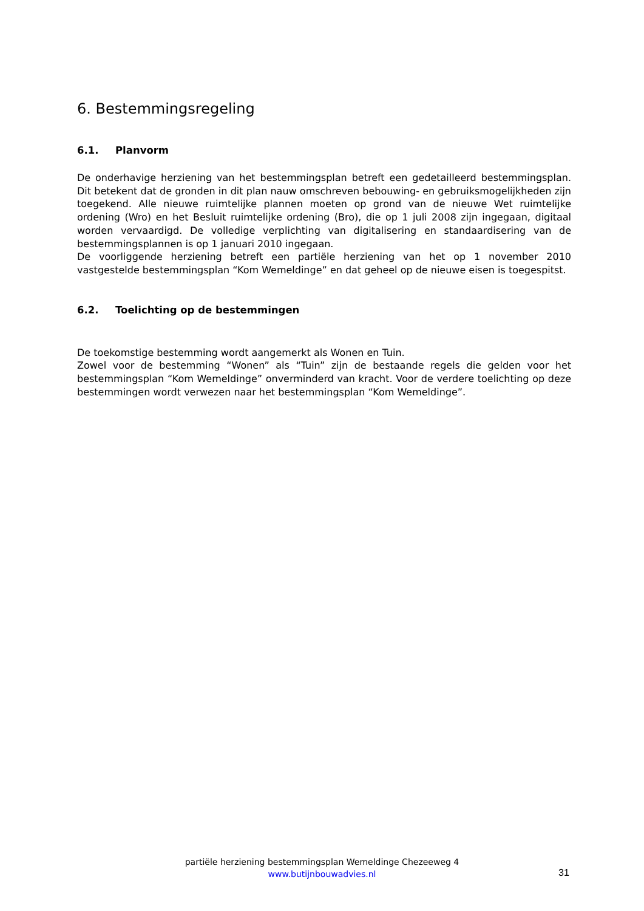6. Bestemmingsregeling
6.1. Planvorm
De onderhavige herziening van het bestemmingsplan betreft een gedetailleerd bestemmingsplan. Dit betekent dat de gronden in dit plan nauw omschreven bebouwing- en gebruiksmogelijkheden zijn toegekend. Alle nieuwe ruimtelijke plannen moeten op grond van de nieuwe Wet ruimtelijke ordening (Wro) en het Besluit ruimtelijke ordening (Bro), die op 1 juli 2008 zijn ingegaan, digitaal worden vervaardigd. De volledige verplichting van digitalisering en standaardisering van de bestemmingsplannen is op 1 januari 2010 ingegaan.
De voorliggende herziening betreft een partiële herziening van het op 1 november 2010 vastgestelde bestemmingsplan “Kom Wemeldinge” en dat geheel op de nieuwe eisen is toegespitst.
6.2. Toelichting op de bestemmingen
De toekomstige bestemming wordt aangemerkt als Wonen en Tuin.
Zowel voor de bestemming “Wonen” als “Tuin” zijn de bestaande regels die gelden voor het bestemmingsplan “Kom Wemeldinge” onverminderd van kracht. Voor de verdere toelichting op deze bestemmingen wordt verwezen naar het bestemmingsplan “Kom Wemeldinge”.
partiële herziening bestemmingsplan Wemeldinge Chezeeweg 4
www.butijnbouwadvies.nl
31